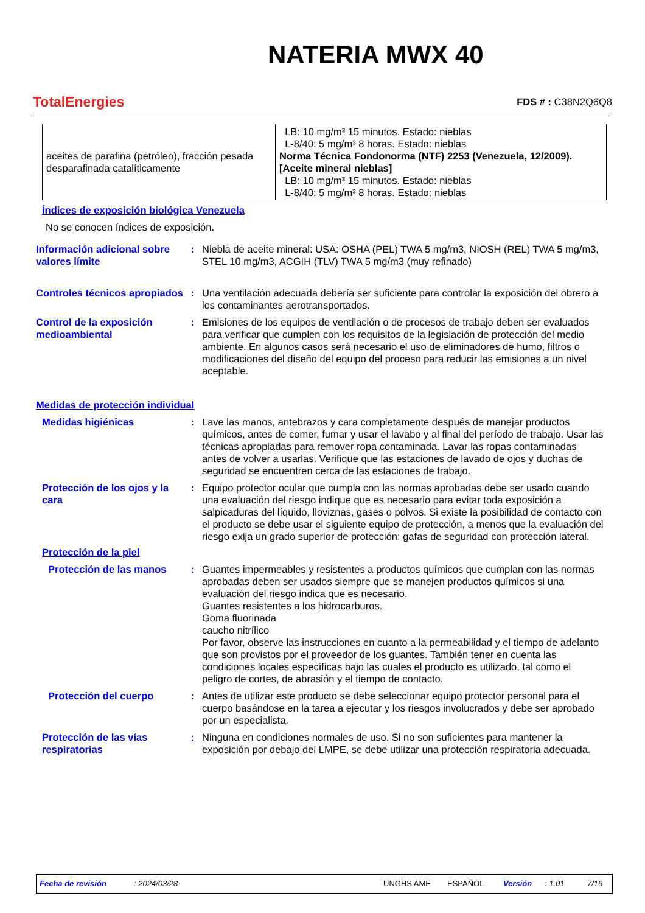NATERIA MWX 40
TotalEnergies
FDS # : C38N2Q6Q8
| aceites de parafina (petróleo), fracción pesada desparafinada catalíticamente | LB: 10 mg/m³ 15 minutos. Estado: nieblas L-8/40: 5 mg/m³ 8 horas. Estado: nieblas Norma Técnica Fondonorma (NTF) 2253 (Venezuela, 12/2009). [Aceite mineral nieblas] LB: 10 mg/m³ 15 minutos. Estado: nieblas L-8/40: 5 mg/m³ 8 horas. Estado: nieblas |
Índices de exposición biológica Venezuela
No se conocen índices de exposición.
Información adicional sobre valores límite
: Niebla de aceite mineral: USA: OSHA (PEL) TWA 5 mg/m3, NIOSH (REL) TWA 5 mg/m3, STEL 10 mg/m3, ACGIH (TLV) TWA 5 mg/m3 (muy refinado)
Controles técnicos apropiados
: Una ventilación adecuada debería ser suficiente para controlar la exposición del obrero a los contaminantes aerotransportados.
Control de la exposición medioambiental
: Emisiones de los equipos de ventilación o de procesos de trabajo deben ser evaluados para verificar que cumplen con los requisitos de la legislación de protección del medio ambiente. En algunos casos será necesario el uso de eliminadores de humo, filtros o modificaciones del diseño del equipo del proceso para reducir las emisiones a un nivel aceptable.
Medidas de protección individual
Medidas higiénicas : Lave las manos, antebrazos y cara completamente después de manejar productos químicos, antes de comer, fumar y usar el lavabo y al final del período de trabajo. Usar las técnicas apropiadas para remover ropa contaminada. Lavar las ropas contaminadas antes de volver a usarlas. Verifique que las estaciones de lavado de ojos y duchas de seguridad se encuentren cerca de las estaciones de trabajo.
Protección de los ojos y la cara
: Equipo protector ocular que cumpla con las normas aprobadas debe ser usado cuando una evaluación del riesgo indique que es necesario para evitar toda exposición a salpicaduras del líquido, lloviznas, gases o polvos. Si existe la posibilidad de contacto con el producto se debe usar el siguiente equipo de protección, a menos que la evaluación del riesgo exija un grado superior de protección: gafas de seguridad con protección lateral.
Protección de la piel
Protección de las manos : Guantes impermeables y resistentes a productos químicos que cumplan con las normas aprobadas deben ser usados siempre que se manejen productos químicos si una evaluación del riesgo indica que es necesario.
Guantes resistentes a los hidrocarburos.
Goma fluorinada
caucho nitrílico
Por favor, observe las instrucciones en cuanto a la permeabilidad y el tiempo de adelanto que son provistos por el proveedor de los guantes. También tener en cuenta las condiciones locales específicas bajo las cuales el producto es utilizado, tal como el peligro de cortes, de abrasión y el tiempo de contacto.
Protección del cuerpo : Antes de utilizar este producto se debe seleccionar equipo protector personal para el cuerpo basándose en la tarea a ejecutar y los riesgos involucrados y debe ser aprobado por un especialista.
Protección de las vías respiratorias
: Ninguna en condiciones normales de uso. Si no son suficientes para mantener la exposición por debajo del LMPE, se debe utilizar una protección respiratoria adecuada.
Fecha de revisión: 2024/03/28 UNGHS AME ESPAÑOL Versión: 1.01 7/16